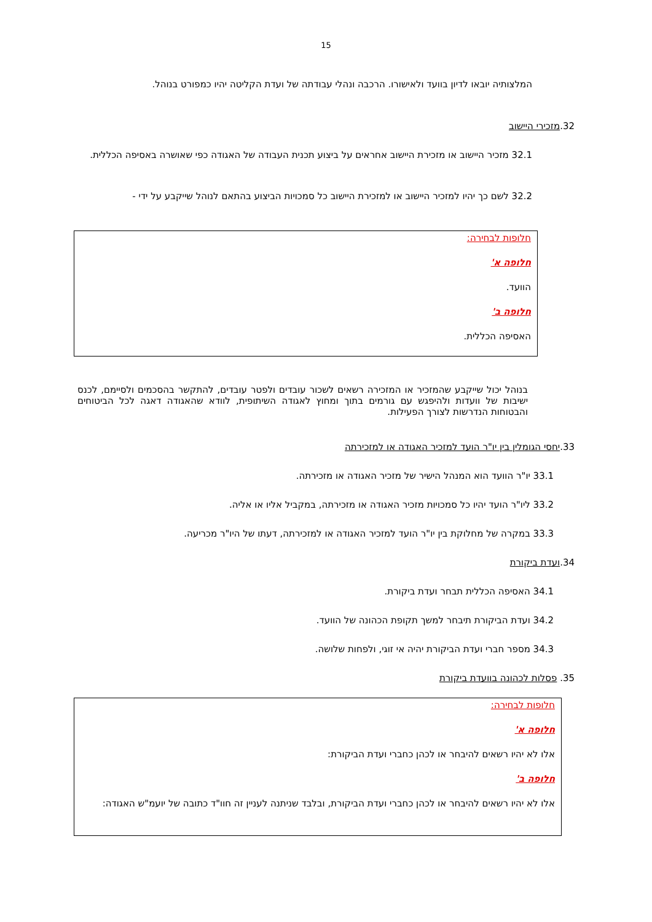15
המלצותיה יובאו לדיון בוועד ולאישורו. הרכבה ונהלי עבודתה של ועדת הקליטה יהיו כמפורט בנוהל.
32.מזכירי היישוב
32.1 מזכיר היישוב או מזכירת היישוב אחראים על ביצוע תכנית העבודה של האגודה כפי שאושרה באסיפה הכללית.
32.2 לשם כך יהיו למזכיר היישוב או למזכירת היישוב כל סמכויות הביצוע בהתאם לנוהל שייקבע על ידי -
חלופות לבחירה:
חלופה א'
הוועד.
חלופה ב'
האסיפה הכללית.
בנוהל יכול שייקבע שהמזכיר או המזכירה רשאים לשכור עובדים ולפטר עובדים, להתקשר בהסכמים ולסיימם, לכנס ישיבות של וועדות ולהיפגש עם גורמים בתוך ומחוץ לאגודה השיתופית, לוודא שהאגודה דאגה לכל הביטוחים והבטוחות הנדרשות לצורך הפעילות.
33.יחסי הגומלין בין יו"ר הועד למזכיר האגודה או למזכירתה
33.1 יו"ר הוועד הוא המנהל הישיר של מזכיר האגודה או מזכירתה.
33.2 ליו"ר הועד יהיו כל סמכויות מזכיר האגודה או מזכירתה, במקביל אליו או אליה.
33.3 במקרה של מחלוקת בין יו"ר הועד למזכיר האגודה או למזכירתה, דעתו של היו"ר מכריעה.
34.ועדת ביקורת
34.1 האסיפה הכללית תבחר ועדת ביקורת.
34.2 ועדת הביקורת תיבחר למשך תקופת הכהונה של הוועד.
34.3 מספר חברי ועדת הביקורת יהיה אי זוגי, ולפחות שלושה.
35. פסלות לכהונה בוועדת ביקורת
חלופות לבחירה:
חלופה א'
אלו לא יהיו רשאים להיבחר או לכהן כחברי ועדת הביקורת:
חלופה ב'
אלו לא יהיו רשאים להיבחר או לכהן כחברי ועדת הביקורת, ובלבד שניתנה לעניין זה חוו"ד כתובה של יועמ"ש האגודה: